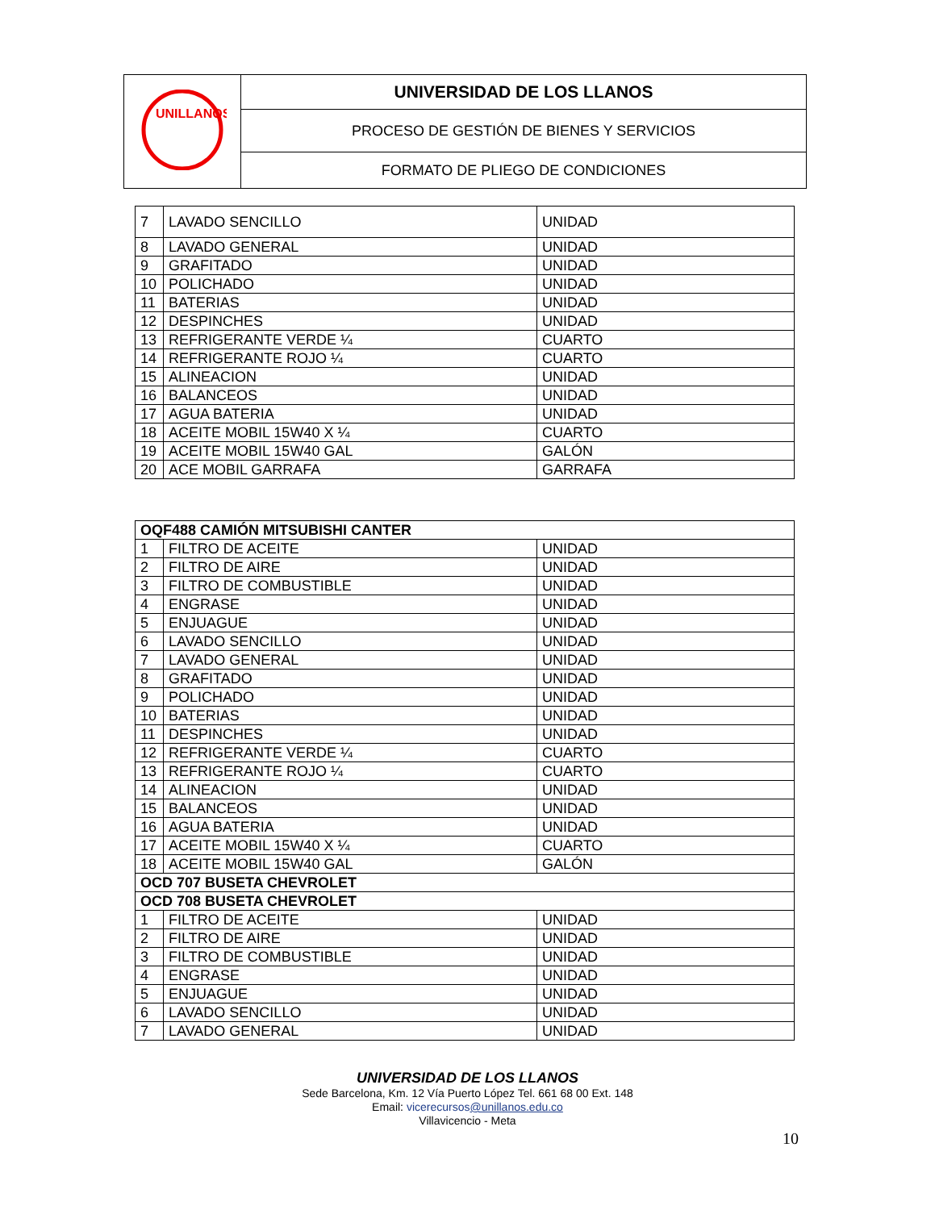| UNILLANOS | UNIVERSIDAD DE LOS LLANOS |
| | PROCESO DE GESTIÓN DE BIENES Y SERVICIOS |
| | FORMATO DE PLIEGO DE CONDICIONES |
| 7 | LAVADO SENCILLO | UNIDAD |
| 8 | LAVADO GENERAL | UNIDAD |
| 9 | GRAFITADO | UNIDAD |
| 10 | POLICHADO | UNIDAD |
| 11 | BATERIAS | UNIDAD |
| 12 | DESPINCHES | UNIDAD |
| 13 | REFRIGERANTE VERDE ¼ | CUARTO |
| 14 | REFRIGERANTE ROJO ¼ | CUARTO |
| 15 | ALINEACION | UNIDAD |
| 16 | BALANCEOS | UNIDAD |
| 17 | AGUA BATERIA | UNIDAD |
| 18 | ACEITE MOBIL 15W40 X ¼ | CUARTO |
| 19 | ACEITE MOBIL 15W40 GAL | GALÓN |
| 20 | ACE MOBIL GARRAFA | GARRAFA |
| OQF488 CAMIÓN MITSUBISHI CANTER | | |
| --- | --- | --- |
| 1 | FILTRO DE ACEITE | UNIDAD |
| 2 | FILTRO DE AIRE | UNIDAD |
| 3 | FILTRO DE COMBUSTIBLE | UNIDAD |
| 4 | ENGRASE | UNIDAD |
| 5 | ENJUAGUE | UNIDAD |
| 6 | LAVADO SENCILLO | UNIDAD |
| 7 | LAVADO GENERAL | UNIDAD |
| 8 | GRAFITADO | UNIDAD |
| 9 | POLICHADO | UNIDAD |
| 10 | BATERIAS | UNIDAD |
| 11 | DESPINCHES | UNIDAD |
| 12 | REFRIGERANTE VERDE ¼ | CUARTO |
| 13 | REFRIGERANTE ROJO ¼ | CUARTO |
| 14 | ALINEACION | UNIDAD |
| 15 | BALANCEOS | UNIDAD |
| 16 | AGUA BATERIA | UNIDAD |
| 17 | ACEITE MOBIL 15W40 X ¼ | CUARTO |
| 18 | ACEITE MOBIL 15W40 GAL | GALÓN |
| OCD 707 BUSETA CHEVROLET | | |
| OCD 708 BUSETA CHEVROLET | | |
| 1 | FILTRO DE ACEITE | UNIDAD |
| 2 | FILTRO DE AIRE | UNIDAD |
| 3 | FILTRO DE COMBUSTIBLE | UNIDAD |
| 4 | ENGRASE | UNIDAD |
| 5 | ENJUAGUE | UNIDAD |
| 6 | LAVADO SENCILLO | UNIDAD |
| 7 | LAVADO GENERAL | UNIDAD |
UNIVERSIDAD DE LOS LLANOS
Sede Barcelona, Km. 12 Vía Puerto López Tel. 661 68 00 Ext. 148
Email: vicerecursos@unillanos.edu.co
Villavicencio - Meta
10